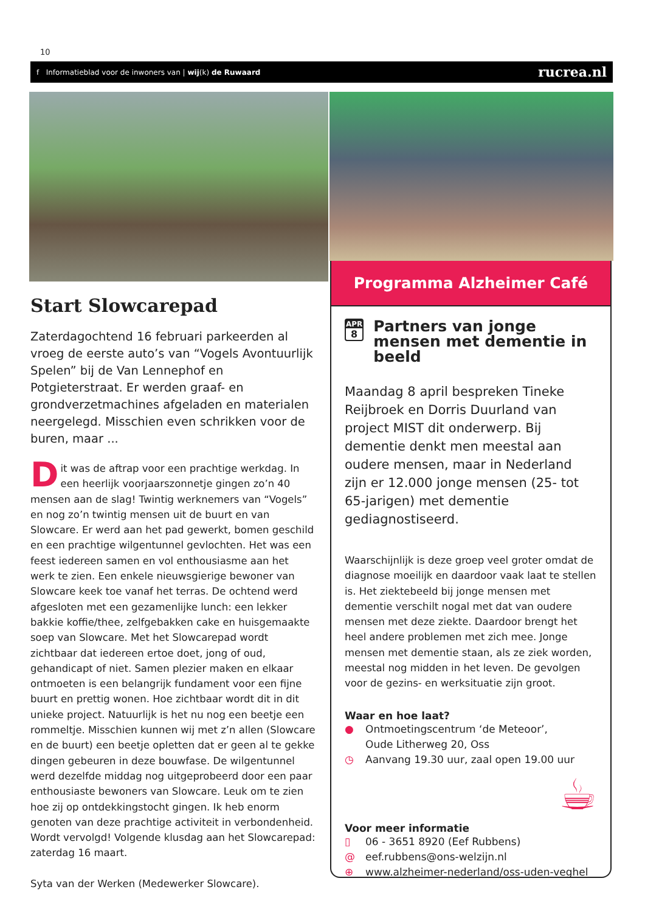10
f Informatieblad voor de inwoners van | wij(k) de Ruwaard
rucrea.nl
Start Slowcarepad
Zaterdagochtend 16 februari parkeerden al vroeg de eerste auto’s van “Vogels Avontuurlijk Spelen” bij de Van Lennephof en Potgieterstraat. Er werden graaf- en grondverzetmachines afgeladen en materialen neergelegd. Misschien even schrikken voor de buren, maar ...
Dit was de aftrap voor een prachtige werkdag. In een heerlijk voorjaarszonnetje gingen zo’n 40 mensen aan de slag! Twintig werknemers van “Vogels” en nog zo’n twintig mensen uit de buurt en van Slowcare. Er werd aan het pad gewerkt, bomen geschild en een prachtige wilgentunnel gevlochten. Het was een feest iedereen samen en vol enthousiasme aan het werk te zien. Een enkele nieuwsgierige bewoner van Slowcare keek toe vanaf het terras. De ochtend werd afgesloten met een gezamenlijke lunch: een lekker bakkie koffie/thee, zelfgebakken cake en huisgemaakte soep van Slowcare. Met het Slowcarepad wordt zichtbaar dat iedereen ertoe doet, jong of oud, gehandicapt of niet. Samen plezier maken en elkaar ontmoeten is een belangrijk fundament voor een fijne buurt en prettig wonen. Hoe zichtbaar wordt dit in dit unieke project. Natuurlijk is het nu nog een beetje een rommeltje. Misschien kunnen wij met z’n allen (Slowcare en de buurt) een beetje opletten dat er geen al te gekke dingen gebeuren in deze bouwfase. De wilgentunnel werd dezelfde middag nog uitgeprobeerd door een paar enthousiaste bewoners van Slowcare. Leuk om te zien hoe zij op ontdekkingstocht gingen. Ik heb enorm genoten van deze prachtige activiteit in verbondenheid. Wordt vervolgd! Volgende klusdag aan het Slowcarepad: zaterdag 16 maart.
Syta van der Werken (Medewerker Slowcare).
Programma Alzheimer Café
APR
8
Partners van jonge mensen met dementie in beeld
Maandag 8 april bespreken Tineke Reijbroek en Dorris Duurland van project MIST dit onderwerp. Bij dementie denkt men meestal aan oudere mensen, maar in Nederland zijn er 12.000 jonge mensen (25- tot 65-jarigen) met dementie gediagnostiseerd.
Waarschijnlijk is deze groep veel groter omdat de diagnose moeilijk en daardoor vaak laat te stellen is. Het ziektebeeld bij jonge mensen met dementie verschilt nogal met dat van oudere mensen met deze ziekte. Daardoor brengt het heel andere problemen met zich mee. Jonge mensen met dementie staan, als ze ziek worden, meestal nog midden in het leven. De gevolgen voor de gezins- en werksituatie zijn groot.
Waar en hoe laat?
● Ontmoetingscentrum ‘de Meteoor’,
Oude Litherweg 20, Oss
◷ Aanvang 19.30 uur, zaal open 19.00 uur
☕
Voor meer informatie
▯ 06 - 3651 8920 (Eef Rubbens)
@ eef.rubbens@ons-welzijn.nl
⊕ www.alzheimer-nederland/oss-uden-veghel